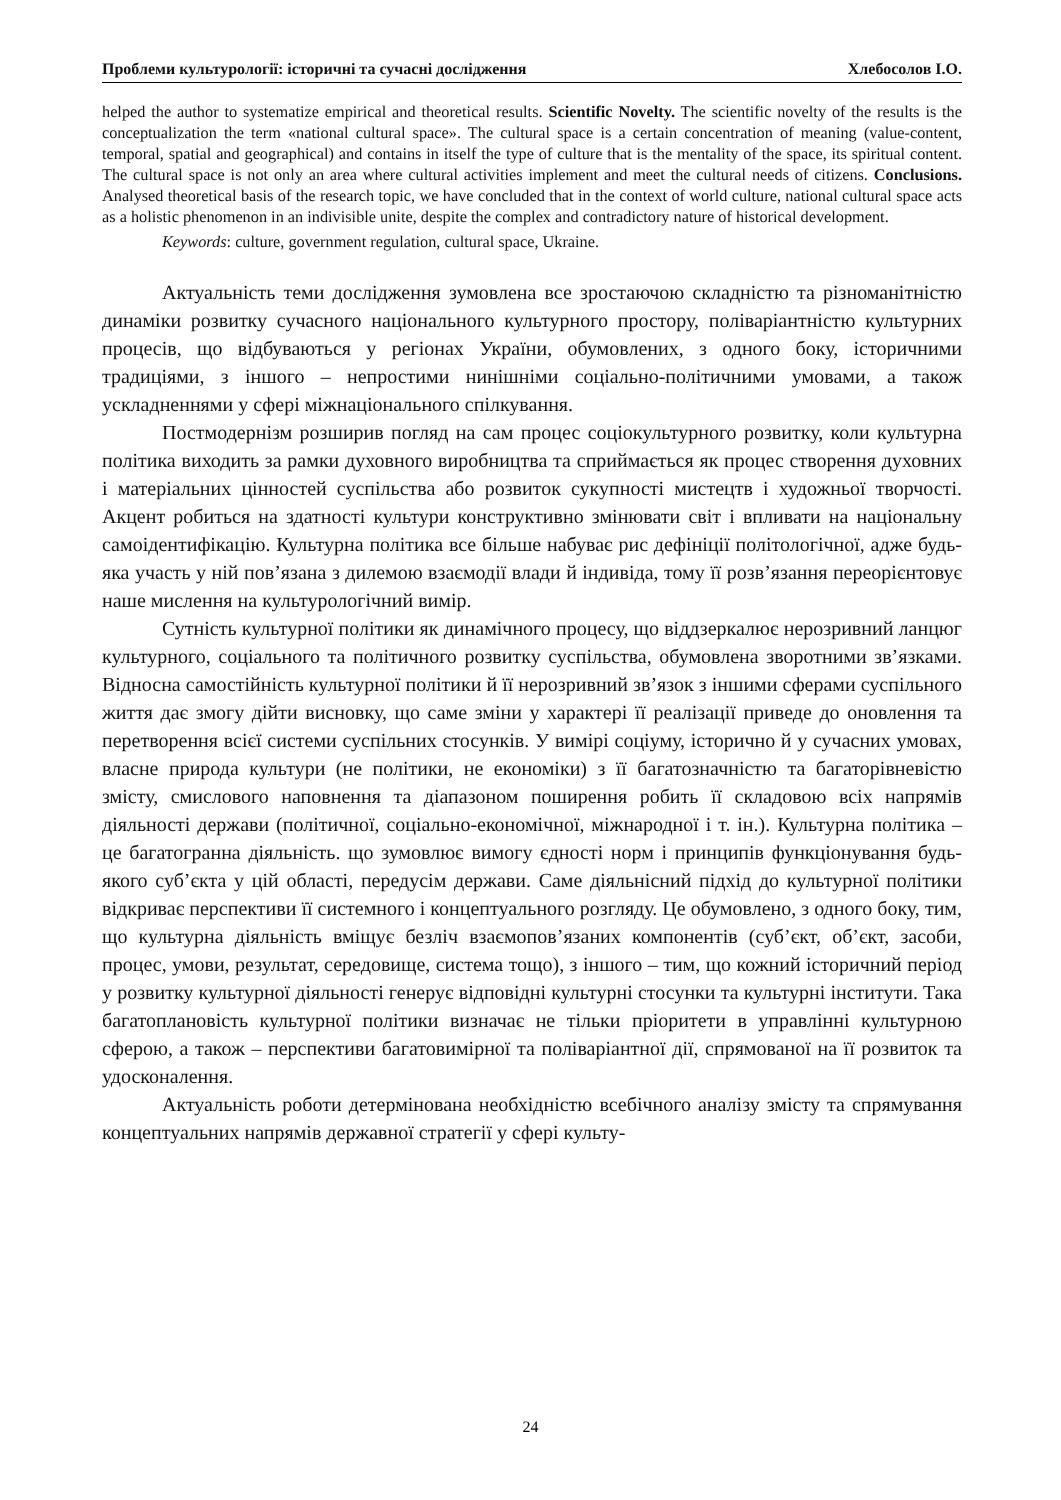Проблеми культурології: історичні та сучасні дослідження Хлебосолов І.О.
helped the author to systematize empirical and theoretical results. Scientific Novelty. The scientific novelty of the results is the conceptualization the term «national cultural space». The cultural space is a certain concentration of meaning (value-content, temporal, spatial and geographical) and contains in itself the type of culture that is the mentality of the space, its spiritual content. The cultural space is not only an area where cultural activities implement and meet the cultural needs of citizens. Conclusions. Analysed theoretical basis of the research topic, we have concluded that in the context of world culture, national cultural space acts as a holistic phenomenon in an indivisible unite, despite the complex and contradictory nature of historical development.
Keywords: culture, government regulation, cultural space, Ukraine.
Актуальність теми дослідження зумовлена все зростаючою складністю та різноманітністю динаміки розвитку сучасного національного культурного простору, поліваріантністю культурних процесів, що відбуваються у регіонах України, обумовлених, з одного боку, історичними традиціями, з іншого – непростими нинішніми соціально-політичними умовами, а також ускладненнями у сфері міжнаціонального спілкування.
Постмодернізм розширив погляд на сам процес соціокультурного розвитку, коли культурна політика виходить за рамки духовного виробництва та сприймається як процес створення духовних і матеріальних цінностей суспільства або розвиток сукупності мистецтв і художньої творчості. Акцент робиться на здатності культури конструктивно змінювати світ і впливати на національну самоідентифікацію. Культурна політика все більше набуває рис дефініції політологічної, адже будь-яка участь у ній пов’язана з дилемою взаємодії влади й індивіда, тому її розв’язання переорієнтовує наше мислення на культурологічний вимір.
Сутність культурної політики як динамічного процесу, що віддзеркалює нерозривний ланцюг культурного, соціального та політичного розвитку суспільства, обумовлена зворотними зв’язками. Відносна самостійність культурної політики й її нерозривний зв’язок з іншими сферами суспільного життя дає змогу дійти висновку, що саме зміни у характері її реалізації приведе до оновлення та перетворення всієї системи суспільних стосунків. У вимірі соціуму, історично й у сучасних умовах, власне природа культури (не політики, не економіки) з її багатозначністю та багаторівневістю змісту, смислового наповнення та діапазоном поширення робить її складовою всіх напрямів діяльності держави (політичної, соціально-економічної, міжнародної і т. ін.). Культурна політика – це багатогранна діяльність. що зумовлює вимогу єдності норм і принципів функціонування будь-якого суб’єкта у цій області, передусім держави. Саме діяльнісний підхід до культурної політики відкриває перспективи її системного і концептуального розгляду. Це обумовлено, з одного боку, тим, що культурна діяльність вміщує безліч взаємопов’язаних компонентів (суб’єкт, об’єкт, засоби, процес, умови, результат, середовище, система тощо), з іншого – тим, що кожний історичний період у розвитку культурної діяльності генерує відповідні культурні стосунки та культурні інститути. Така багатоплановість культурної політики визначає не тільки пріоритети в управлінні культурною сферою, а також – перспективи багатовимірної та поліваріантної дії, спрямованої на її розвиток та удосконалення.
Актуальність роботи детермінована необхідністю всебічного аналізу змісту та спрямування концептуальних напрямів державної стратегії у сфері культу-
24